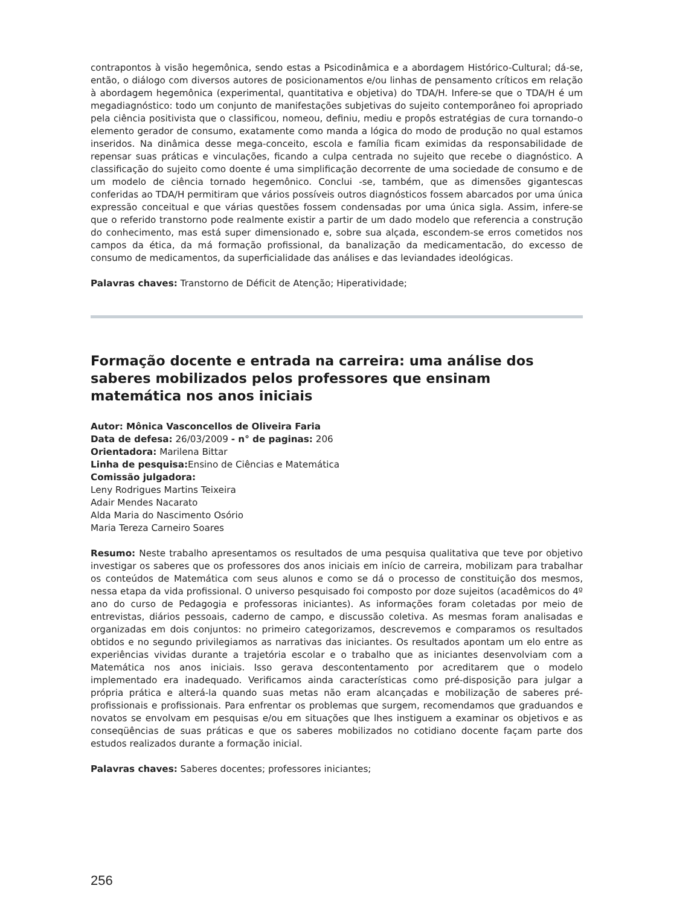contrapontos à visão hegemônica, sendo estas a Psicodinâmica e a abordagem Histórico-Cultural; dá-se, então, o diálogo com diversos autores de posicionamentos e/ou linhas de pensamento críticos em relação à abordagem hegemônica (experimental, quantitativa e objetiva) do TDA/H. Infere-se que o TDA/H é um megadiagnóstico: todo um conjunto de manifestações subjetivas do sujeito contemporâneo foi apropriado pela ciência positivista que o classificou, nomeou, definiu, mediu e propôs estratégias de cura tornando-o elemento gerador de consumo, exatamente como manda a lógica do modo de produção no qual estamos inseridos. Na dinâmica desse mega-conceito, escola e família ficam eximidas da responsabilidade de repensar suas práticas e vinculações, ficando a culpa centrada no sujeito que recebe o diagnóstico. A classificação do sujeito como doente é uma simplificação decorrente de uma sociedade de consumo e de um modelo de ciência tornado hegemônico. Conclui -se, também, que as dimensões gigantescas conferidas ao TDA/H permitiram que vários possíveis outros diagnósticos fossem abarcados por uma única expressão conceitual e que várias questões fossem condensadas por uma única sigla. Assim, infere-se que o referido transtorno pode realmente existir a partir de um dado modelo que referencia a construção do conhecimento, mas está super dimensionado e, sobre sua alçada, escondem-se erros cometidos nos campos da ética, da má formação profissional, da banalização da medicamentacão, do excesso de consumo de medicamentos, da superficialidade das análises e das leviandades ideológicas.
Palavras chaves: Transtorno de Déficit de Atenção; Hiperatividade;
Formação docente e entrada na carreira: uma análise dos saberes mobilizados pelos professores que ensinam matemática nos anos iniciais
Autor: Mônica Vasconcellos de Oliveira Faria
Data de defesa: 26/03/2009 - n° de paginas: 206
Orientadora: Marilena Bittar
Linha de pesquisa: Ensino de Ciências e Matemática
Comissão julgadora:
Leny Rodrigues Martins Teixeira
Adair Mendes Nacarato
Alda Maria do Nascimento Osório
Maria Tereza Carneiro Soares
Resumo: Neste trabalho apresentamos os resultados de uma pesquisa qualitativa que teve por objetivo investigar os saberes que os professores dos anos iniciais em início de carreira, mobilizam para trabalhar os conteúdos de Matemática com seus alunos e como se dá o processo de constituição dos mesmos, nessa etapa da vida profissional. O universo pesquisado foi composto por doze sujeitos (acadêmicos do 4º ano do curso de Pedagogia e professoras iniciantes). As informações foram coletadas por meio de entrevistas, diários pessoais, caderno de campo, e discussão coletiva. As mesmas foram analisadas e organizadas em dois conjuntos: no primeiro categorizamos, descrevemos e comparamos os resultados obtidos e no segundo privilegiamos as narrativas das iniciantes. Os resultados apontam um elo entre as experiências vividas durante a trajetória escolar e o trabalho que as iniciantes desenvolviam com a Matemática nos anos iniciais. Isso gerava descontentamento por acreditarem que o modelo implementado era inadequado. Verificamos ainda características como pré-disposição para julgar a própria prática e alterá-la quando suas metas não eram alcançadas e mobilização de saberes pré-profissionais e profissionais. Para enfrentar os problemas que surgem, recomendamos que graduandos e novatos se envolvam em pesquisas e/ou em situações que lhes instiguem a examinar os objetivos e as conseqüências de suas práticas e que os saberes mobilizados no cotidiano docente façam parte dos estudos realizados durante a formação inicial.
Palavras chaves: Saberes docentes; professores iniciantes;
256